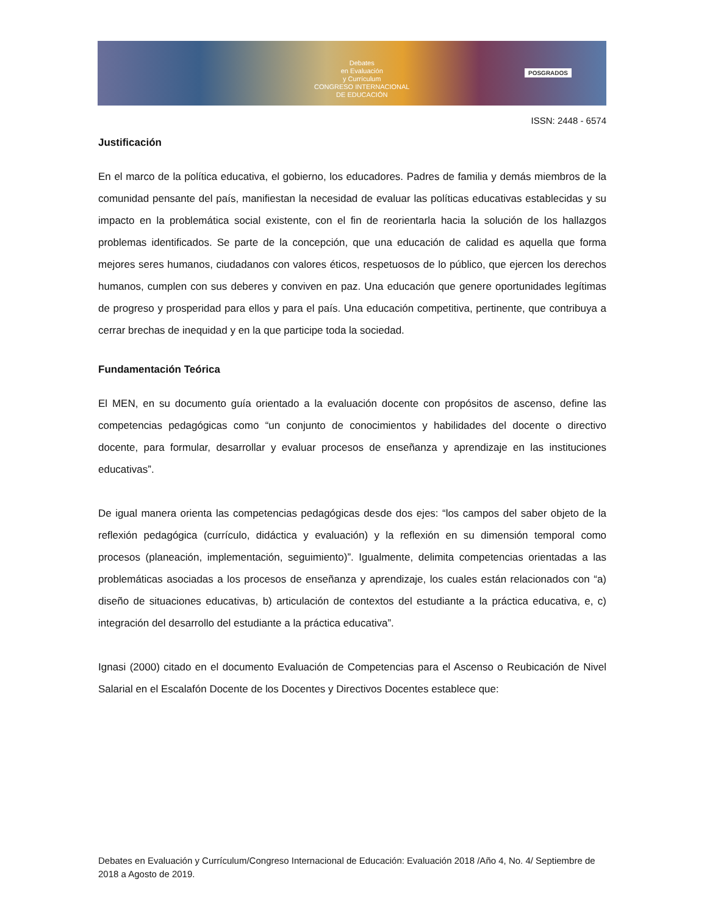Debates
en Evaluación
y Currículum
CONGRESO INTERNACIONAL
DE EDUCACIÓN
POSGRADOS
ISSN: 2448 - 6574
Justificación
En el marco de la política educativa, el gobierno, los educadores. Padres de familia y demás miembros de la comunidad pensante del país, manifiestan la necesidad de evaluar las políticas educativas establecidas y su impacto en la problemática social existente, con el fin de reorientarla hacia la solución de los hallazgos problemas identificados. Se parte de la concepción, que una educación de calidad es aquella que forma mejores seres humanos, ciudadanos con valores éticos, respetuosos de lo público, que ejercen los derechos humanos, cumplen con sus deberes y conviven en paz. Una educación que genere oportunidades legítimas de progreso y prosperidad para ellos y para el país. Una educación competitiva, pertinente, que contribuya a cerrar brechas de inequidad y en la que participe toda la sociedad.
Fundamentación Teórica
El MEN, en su documento guía orientado a la evaluación docente con propósitos de ascenso, define las competencias pedagógicas como “un conjunto de conocimientos y habilidades del docente o directivo docente, para formular, desarrollar y evaluar procesos de enseñanza y aprendizaje en las instituciones educativas”.
De igual manera orienta las competencias pedagógicas desde dos ejes: “los campos del saber objeto de la reflexión pedagógica (currículo, didáctica y evaluación) y la reflexión en su dimensión temporal como procesos (planeación, implementación, seguimiento)”. Igualmente, delimita competencias orientadas a las problemáticas asociadas a los procesos de enseñanza y aprendizaje, los cuales están relacionados con “a) diseño de situaciones educativas, b) articulación de contextos del estudiante a la práctica educativa, e, c) integración del desarrollo del estudiante a la práctica educativa”.
Ignasi (2000) citado en el documento Evaluación de Competencias para el Ascenso o Reubicación de Nivel Salarial en el Escalafón Docente de los Docentes y Directivos Docentes establece que:
Debates en Evaluación y Currículum/Congreso Internacional de Educación: Evaluación 2018 /Año 4, No. 4/ Septiembre de 2018 a Agosto de 2019.